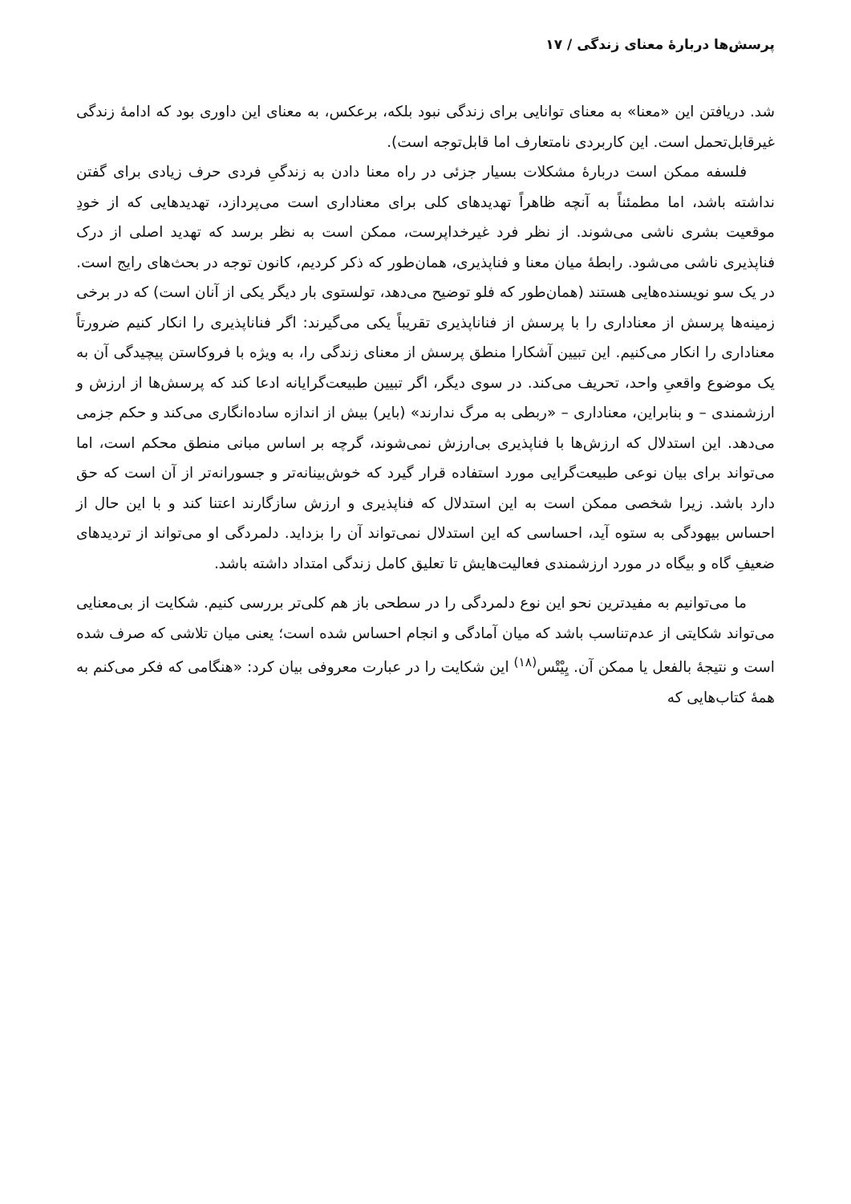پرسش‌ها دربارهٔ معنای زندگی / ۱۷
شد. دریافتن این «معنا» به معنای توانایی برای زندگی نبود بلکه، برعکس، به معنای این داوری بود که ادامهٔ زندگی غیرقابل‌تحمل است. این کاربردی نامتعارف اما قابل‌توجه است).
فلسفه ممکن است دربارهٔ مشکلات بسیار جزئی در راه معنا دادن به زندگیِ فردی حرف زیادی برای گفتن نداشته باشد، اما مطمئناً به آنچه ظاهراً تهدیدهای کلی برای معناداری است می‌پردازد، تهدیدهایی که از خودِ موقعیت بشری ناشی می‌شوند. از نظر فرد غیرخداپرست، ممکن است به نظر برسد که تهدید اصلی از درک فناپذیری ناشی می‌شود. رابطهٔ میان معنا و فناپذیری، همان‌طور که ذکر کردیم، کانون توجه در بحث‌های رایج است. در یک سو نویسنده‌هایی هستند (همان‌طور که فلو توضیح می‌دهد، تولستوی بار دیگر یکی از آنان است) که در برخی زمینه‌ها پرسش از معناداری را با پرسش از فناناپذیری تقریباً یکی می‌گیرند: اگر فناناپذیری را انکار کنیم ضرورتاً معناداری را انکار می‌کنیم. این تبیین آشکارا منطق پرسش از معنای زندگی را، به ویژه با فروکاستن پیچیدگی آن به یک موضوع واقعیِ واحد، تحریف می‌کند. در سوی دیگر، اگر تبیین طبیعت‌گرایانه ادعا کند که پرسش‌ها از ارزش و ارزشمندی – و بنابراین، معناداری – «ربطی به مرگ ندارند» (بایر) بیش از اندازه ساده‌انگاری می‌کند و حکم جزمی می‌دهد. این استدلال که ارزش‌ها با فناپذیری بی‌ارزش نمی‌شوند، گرچه بر اساس مبانی منطق محکم است، اما می‌تواند برای بیان نوعی طبیعت‌گرایی مورد استفاده قرار گیرد که خوش‌بینانه‌تر و جسورانه‌تر از آن است که حق دارد باشد. زیرا شخصی ممکن است به این استدلال که فناپذیری و ارزش سازگارند اعتنا کند و با این حال از احساس بیهودگی به ستوه آید، احساسی که این استدلال نمی‌تواند آن را بزداید. دلمردگی او می‌تواند از تردیدهای ضعیفِ گاه و بیگاه در مورد ارزشمندی فعالیت‌هایش تا تعلیق کامل زندگی امتداد داشته باشد.
ما می‌توانیم به مفیدترین نحو این نوع دلمردگی را در سطحی باز هم کلی‌تر بررسی کنیم. شکایت از بی‌معنایی می‌تواند شکایتی از عدم‌تناسب باشد که میان آمادگی و انجام احساس شده است؛ یعنی میان تلاشی که صرف شده است و نتیجهٔ بالفعل یا ممکن آن. یِیْتْس<sup>(۱۸)</sup> این شکایت را در عبارت معروفی بیان کرد: «هنگامی که فکر می‌کنم به همهٔ کتاب‌هایی که